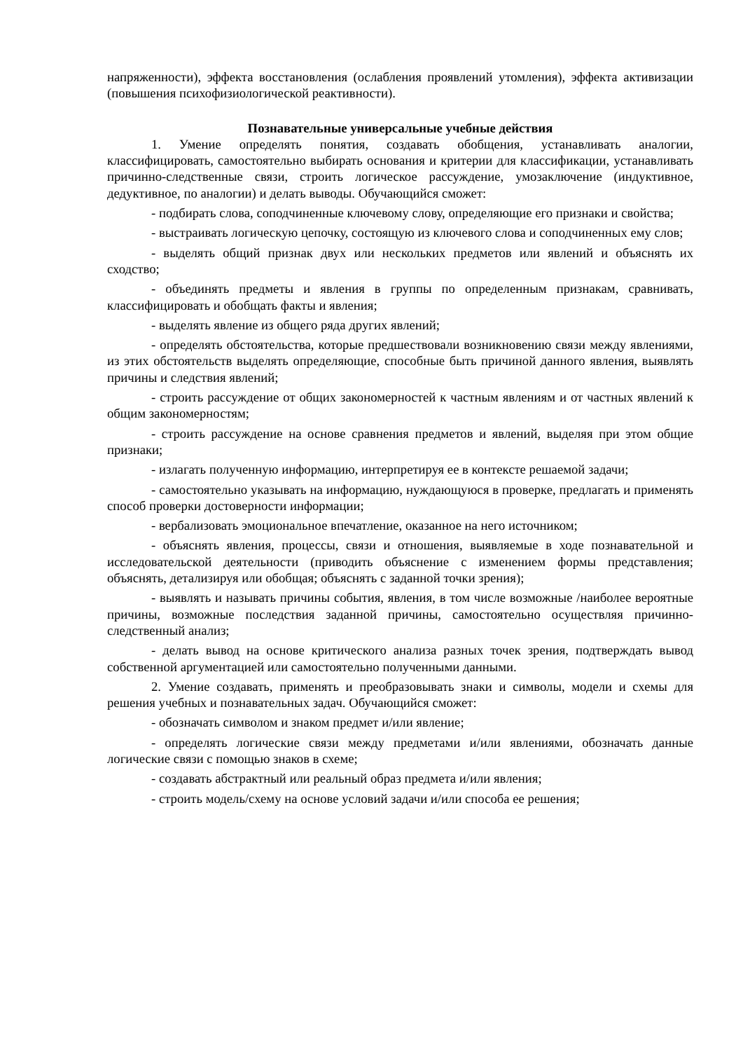напряженности), эффекта восстановления (ослабления проявлений утомления), эффекта активизации (повышения психофизиологической реактивности).
Познавательные универсальные учебные действия
1. Умение определять понятия, создавать обобщения, устанавливать аналогии, классифицировать, самостоятельно выбирать основания и критерии для классификации, устанавливать причинно-следственные связи, строить логическое рассуждение, умозаключение (индуктивное, дедуктивное, по аналогии) и делать выводы. Обучающийся сможет:
- подбирать слова, соподчиненные ключевому слову, определяющие его признаки и свойства;
- выстраивать логическую цепочку, состоящую из ключевого слова и соподчиненных ему слов;
- выделять общий признак двух или нескольких предметов или явлений и объяснять их сходство;
- объединять предметы и явления в группы по определенным признакам, сравнивать, классифицировать и обобщать факты и явления;
- выделять явление из общего ряда других явлений;
- определять обстоятельства, которые предшествовали возникновению связи между явлениями, из этих обстоятельств выделять определяющие, способные быть причиной данного явления, выявлять причины и следствия явлений;
- строить рассуждение от общих закономерностей к частным явлениям и от частных явлений к общим закономерностям;
- строить рассуждение на основе сравнения предметов и явлений, выделяя при этом общие признаки;
- излагать полученную информацию, интерпретируя ее в контексте решаемой задачи;
- самостоятельно указывать на информацию, нуждающуюся в проверке, предлагать и применять способ проверки достоверности информации;
- вербализовать эмоциональное впечатление, оказанное на него источником;
- объяснять явления, процессы, связи и отношения, выявляемые в ходе познавательной и исследовательской деятельности (приводить объяснение с изменением формы представления; объяснять, детализируя или обобщая; объяснять с заданной точки зрения);
- выявлять и называть причины события, явления, в том числе возможные /наиболее вероятные причины, возможные последствия заданной причины, самостоятельно осуществляя причинно-следственный анализ;
- делать вывод на основе критического анализа разных точек зрения, подтверждать вывод собственной аргументацией или самостоятельно полученными данными.
2. Умение создавать, применять и преобразовывать знаки и символы, модели и схемы для решения учебных и познавательных задач. Обучающийся сможет:
- обозначать символом и знаком предмет и/или явление;
- определять логические связи между предметами и/или явлениями, обозначать данные логические связи с помощью знаков в схеме;
- создавать абстрактный или реальный образ предмета и/или явления;
- строить модель/схему на основе условий задачи и/или способа ее решения;